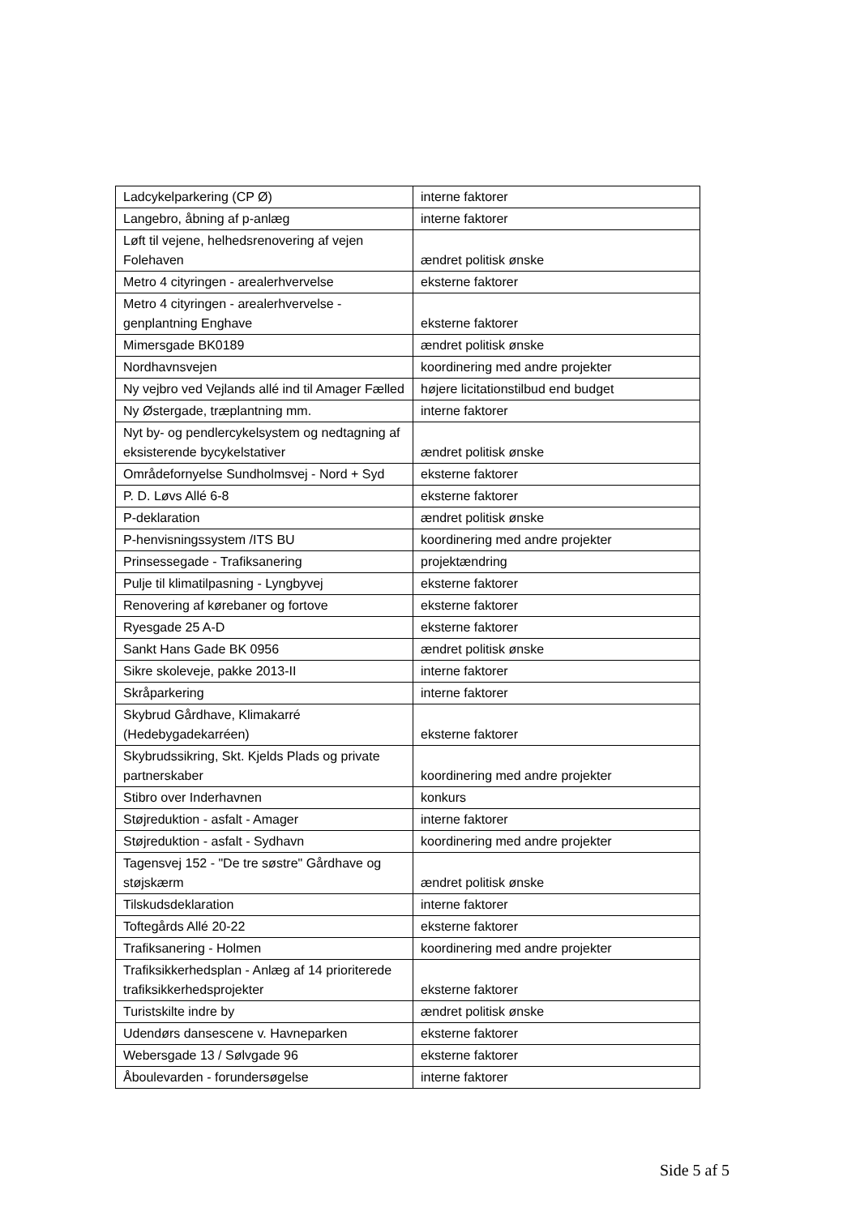| Ladcykelparkering (CP Ø) | interne faktorer |
| Langebro, åbning af p-anlæg | interne faktorer |
| Løft til vejene, helhedsrenovering af vejen Folehaven | ændret politisk ønske |
| Metro 4 cityringen - arealerhvervelse | eksterne faktorer |
| Metro 4 cityringen - arealerhvervelse - genplantning Enghave | eksterne faktorer |
| Mimersgade BK0189 | ændret politisk ønske |
| Nordhavnsvejen | koordinering med andre projekter |
| Ny vejbro ved Vejlands allé ind til Amager Fælled | højere licitationstilbud end budget |
| Ny Østergade, træplantning mm. | interne faktorer |
| Nyt by- og pendlercykelsystem og nedtagning af eksisterende bycykelstativer | ændret politisk ønske |
| Områdefornyelse Sundholmsvej - Nord + Syd | eksterne faktorer |
| P. D. Løvs Allé 6-8 | eksterne faktorer |
| P-deklaration | ændret politisk ønske |
| P-henvisningssystem /ITS BU | koordinering med andre projekter |
| Prinsessegade - Trafiksanering | projektændring |
| Pulje til klimatilpasning - Lyngbyvej | eksterne faktorer |
| Renovering af kørebaner og fortove | eksterne faktorer |
| Ryesgade 25 A-D | eksterne faktorer |
| Sankt Hans Gade BK 0956 | ændret politisk ønske |
| Sikre skoleveje, pakke 2013-II | interne faktorer |
| Skråparkering | interne faktorer |
| Skybrud Gårdhave, Klimakarré (Hedebygadekarréen) | eksterne faktorer |
| Skybrudssikring, Skt. Kjelds Plads og private partnerskaber | koordinering med andre projekter |
| Stibro over Inderhavnen | konkurs |
| Støjreduktion - asfalt - Amager | interne faktorer |
| Støjreduktion - asfalt - Sydhavn | koordinering med andre projekter |
| Tagensvej 152 - "De tre søstre" Gårdhave og støjskærm | ændret politisk ønske |
| Tilskudsdeklaration | interne faktorer |
| Toftegårds Allé 20-22 | eksterne faktorer |
| Trafiksanering - Holmen | koordinering med andre projekter |
| Trafiksikkerhedsplan - Anlæg af 14 prioriterede trafiksikkerhedsprojekter | eksterne faktorer |
| Turistskilte indre by | ændret politisk ønske |
| Udendørs dansescene v. Havneparken | eksterne faktorer |
| Webersgade 13 / Sølvgade 96 | eksterne faktorer |
| Åboulevarden - forundersøgelse | interne faktorer |
Side 5 af 5